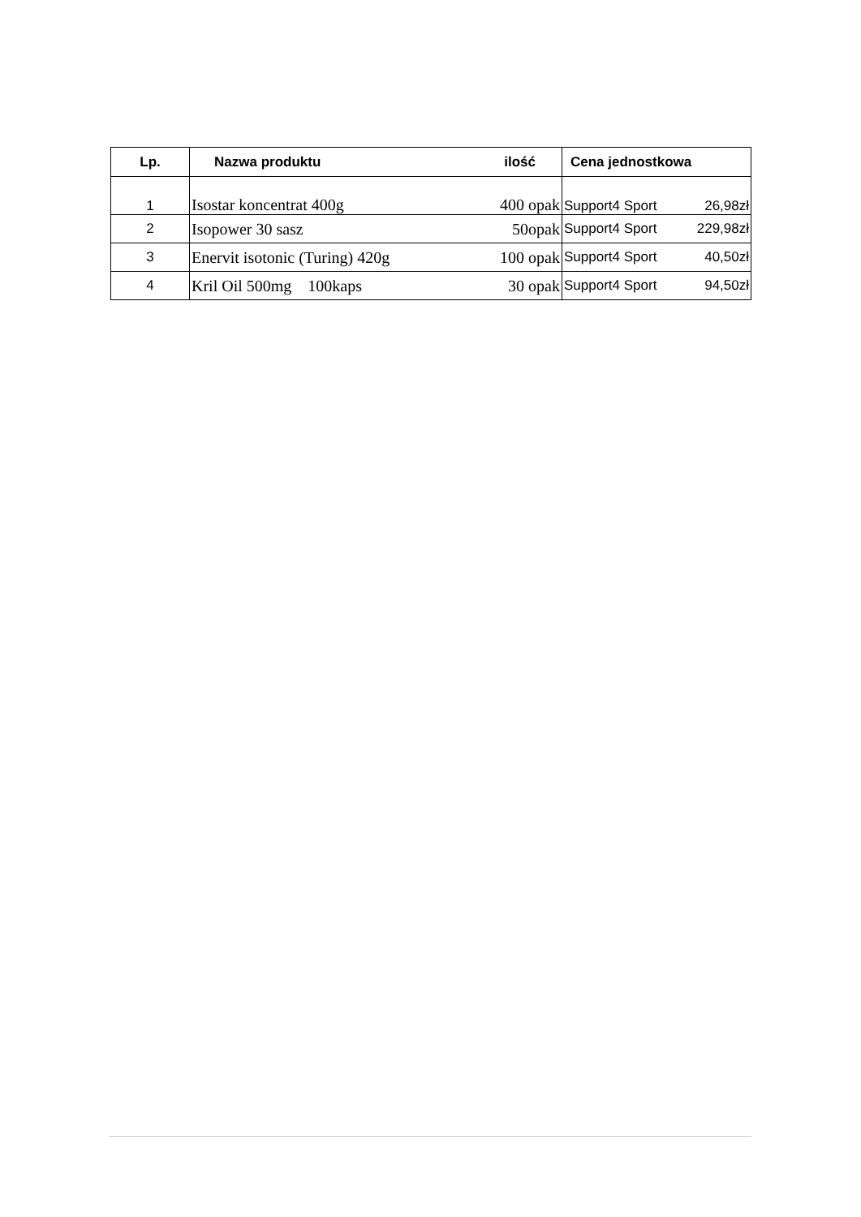| Lp. | Nazwa produktu ilość | Cena jednostkowa | |
| --- | --- | --- | --- |
| 1 | Isostar koncentrat 400g 400 opak | Support4 Sport | 26,98zł |
| 2 | Isopower 30 sasz 50opak | Support4 Sport | 229,98zł |
| 3 | Enervit isotonic (Turing) 420g 100 opak | Support4 Sport | 40,50zł |
| 4 | Kril Oil 500mg 100kaps 30 opak | Support4 Sport | 94,50zł |